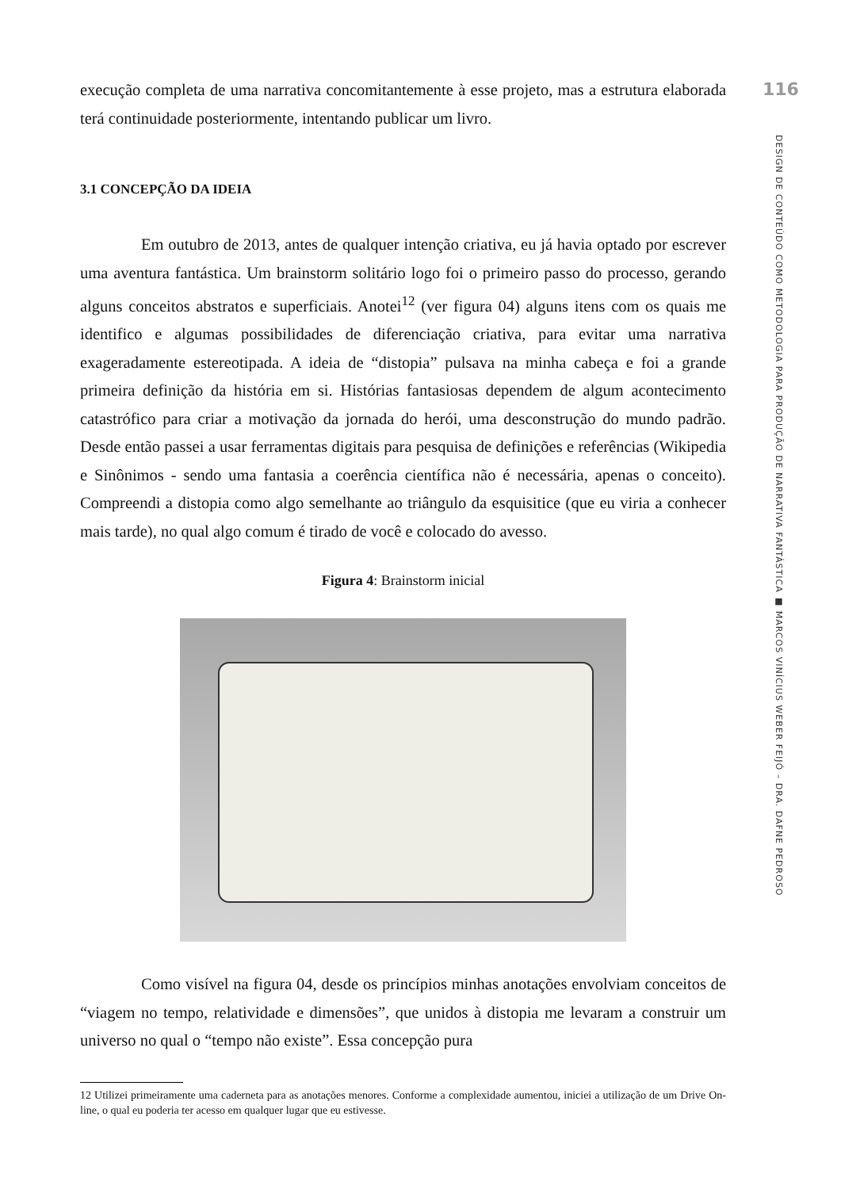116
DESIGN DE CONTEÚDO COMO METODOLOGIA PARA PRODUÇÃO DE NARRATIVA FANTÁSTICA ■ MARCOS VINÍCIUS WEBER FEIJÓ – DRA. DAFNE PEDROSO
execução completa de uma narrativa concomitantemente à esse projeto, mas a estrutura elaborada terá continuidade posteriormente, intentando publicar um livro.
3.1 CONCEPÇÃO DA IDEIA
Em outubro de 2013, antes de qualquer intenção criativa, eu já havia optado por escrever uma aventura fantástica. Um brainstorm solitário logo foi o primeiro passo do processo, gerando alguns conceitos abstratos e superficiais. Anotei<sup>12</sup> (ver figura 04) alguns itens com os quais me identifico e algumas possibilidades de diferenciação criativa, para evitar uma narrativa exageradamente estereotipada. A ideia de “distopia” pulsava na minha cabeça e foi a grande primeira definição da história em si. Histórias fantasiosas dependem de algum acontecimento catastrófico para criar a motivação da jornada do herói, uma desconstrução do mundo padrão. Desde então passei a usar ferramentas digitais para pesquisa de definições e referências (Wikipedia e Sinônimos - sendo uma fantasia a coerência científica não é necessária, apenas o conceito). Compreendi a distopia como algo semelhante ao triângulo da esquisitice (que eu viria a conhecer mais tarde), no qual algo comum é tirado de você e colocado do avesso.
Figura 4: Brainstorm inicial
Como visível na figura 04, desde os princípios minhas anotações envolviam conceitos de “viagem no tempo, relatividade e dimensões”, que unidos à distopia me levaram a construir um universo no qual o “tempo não existe”. Essa concepção pura
12 Utilizei primeiramente uma caderneta para as anotações menores. Conforme a complexidade aumentou, iniciei a utilização de um Drive On-line, o qual eu poderia ter acesso em qualquer lugar que eu estivesse.